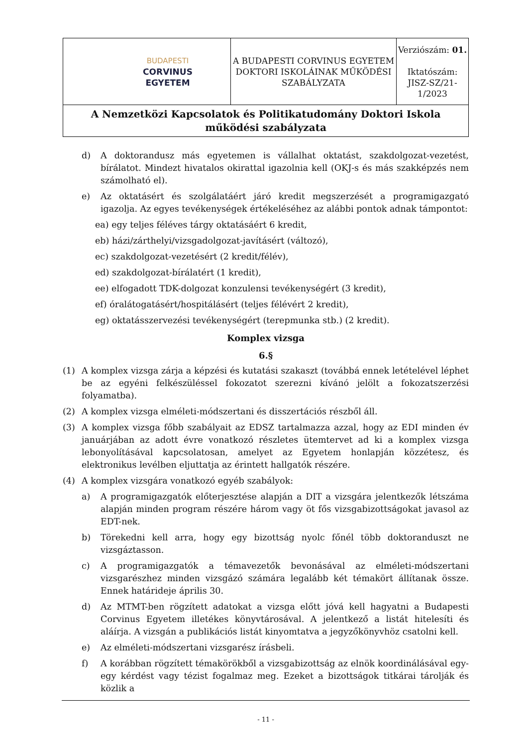| BUDAPESTI CORVINUS EGYETEM | A BUDAPESTI CORVINUS EGYETEM DOKTORI ISKOLÁINAK MŰKÖDÉSI SZABÁLYZATA | Verziószám: 01. Iktatószám: JISZ-SZ/21-1/2023 |
| A Nemzetközi Kapcsolatok és Politikatudomány Doktori Iskola működési szabályzata | | |
d) A doktorandusz más egyetemen is vállalhat oktatást, szakdolgozat-vezetést, bírálatot. Mindezt hivatalos okirattal igazolnia kell (OKJ-s és más szakképzés nem számolható el).
e) Az oktatásért és szolgálatáért járó kredit megszerzését a programigazgató igazolja. Az egyes tevékenységek értékeléséhez az alábbi pontok adnak támpontot:
ea) egy teljes féléves tárgy oktatásáért 6 kredit,
eb) házi/zárthelyi/vizsgadolgozat-javításért (változó),
ec) szakdolgozat-vezetésért (2 kredit/félév),
ed) szakdolgozat-bírálatért (1 kredit),
ee) elfogadott TDK-dolgozat konzulensi tevékenységért (3 kredit),
ef) óralátogatásért/hospitálásért (teljes félévért 2 kredit),
eg) oktatásszervezési tevékenységért (terepmunka stb.) (2 kredit).
Komplex vizsga
6.§
(1) A komplex vizsga zárja a képzési és kutatási szakaszt (továbbá ennek letételével léphet be az egyéni felkészüléssel fokozatot szerezni kívánó jelölt a fokozatszerzési folyamatba).
(2) A komplex vizsga elméleti-módszertani és disszertációs részből áll.
(3) A komplex vizsga főbb szabályait az EDSZ tartalmazza azzal, hogy az EDI minden év januárjában az adott évre vonatkozó részletes ütemtervet ad ki a komplex vizsga lebonyolításával kapcsolatosan, amelyet az Egyetem honlapján közzétesz, és elektronikus levélben eljuttatja az érintett hallgatók részére.
(4) A komplex vizsgára vonatkozó egyéb szabályok:
a) A programigazgatók előterjesztése alapján a DIT a vizsgára jelentkezők létszáma alapján minden program részére három vagy öt fős vizsgabizottságokat javasol az EDT-nek.
b) Törekedni kell arra, hogy egy bizottság nyolc főnél több doktoranduszt ne vizsgáztasson.
c) A programigazgatók a témavezetők bevonásával az elméleti-módszertani vizsgarészhez minden vizsgázó számára legalább két témakört állítanak össze. Ennek határideje április 30.
d) Az MTMT-ben rögzített adatokat a vizsga előtt jóvá kell hagyatni a Budapesti Corvinus Egyetem illetékes könyvtárosával. A jelentkező a listát hitelesíti és aláírja. A vizsgán a publikációs listát kinyomtatva a jegyzőkönyvhöz csatolni kell.
e) Az elméleti-módszertani vizsgarész írásbeli.
f) A korábban rögzített témakörökből a vizsgabizottság az elnök koordinálásával egy-egy kérdést vagy tézist fogalmaz meg. Ezeket a bizottságok titkárai tárolják és közlik a
- 11 -